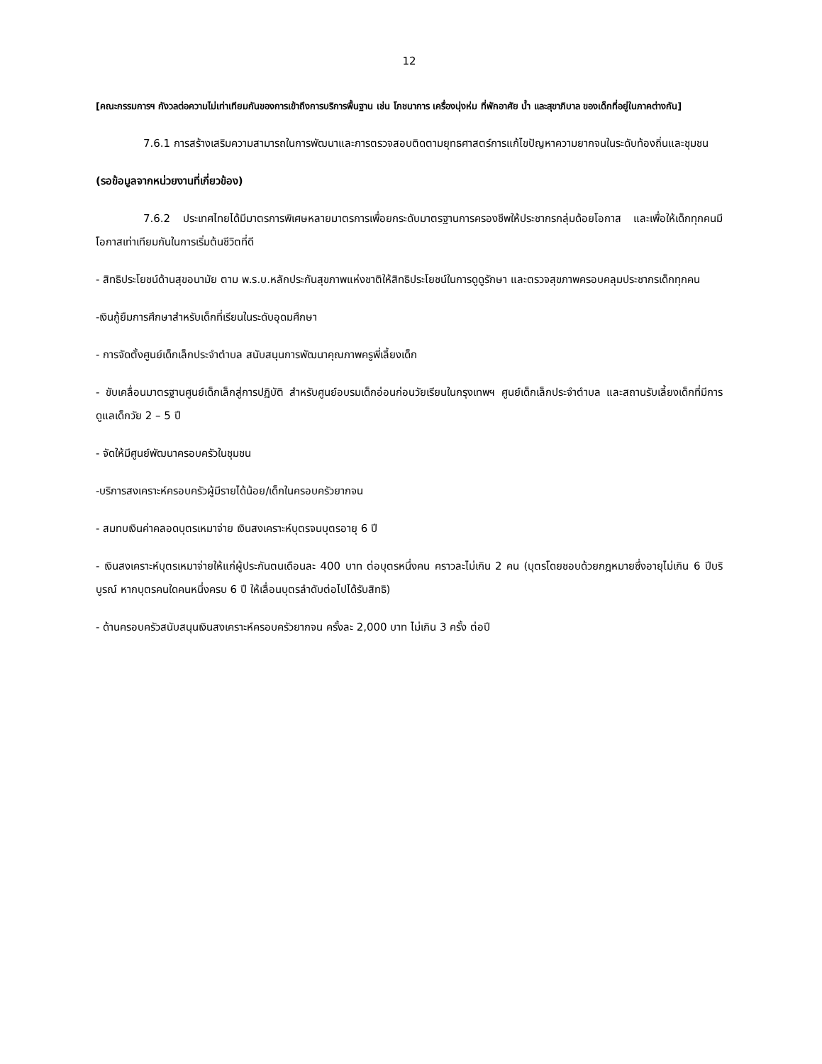12
[คณะกรรมการฯ กังวลต่อความไม่เท่าเทียมกันของการเข้าถึงการบริการพื้นฐาน เช่น โภชนาการ เครื่องนุ่งห่ม ที่พักอาศัย น้ำ และสุขาภิบาล ของเด็กที่อยู่ในภาคต่างกัน]
7.6.1 การสร้างเสริมความสามารถในการพัฒนาและการตรวจสอบติดตามยุทธศาสตร์การแก้ไขปัญหาความยากจนในระดับท้องถิ่นและชุมชน
(รอข้อมูลจากหน่วยงานที่เกี่ยวข้อง)
7.6.2 ประเทศไทยได้มีมาตรการพิเศษหลายมาตรการเพื่อยกระดับมาตรฐานการครองชีพให้ประชากรกลุ่มด้อยโอกาส และเพื่อให้เด็กทุกคนมีโอกาสเท่าเทียมกันในการเริ่มต้นชีวิตที่ดี
- สิทธิประโยชน์ด้านสุขอนามัย ตาม พ.ร.บ.หลักประกันสุขภาพแห่งชาติให้สิทธิประโยชน์ในการดูดูรักษา และตรวจสุขภาพครอบคลุมประชากรเด็กทุกคน
-เงินกู้ยืมการศึกษาสำหรับเด็กที่เรียนในระดับอุดมศึกษา
- การจัดตั้งศูนย์เด็กเล็กประจำตำบล สนับสนุนการพัฒนาคุณภาพครูพี่เลี้ยงเด็ก
- ขับเคลื่อนมาตรฐานศูนย์เด็กเล็กสู่การปฏิบัติ สำหรับศูนย์อบรมเด็กอ่อนก่อนวัยเรียนในกรุงเทพฯ ศูนย์เด็กเล็กประจำตำบล และสถานรับเลี้ยงเด็กที่มีการดูแลเด็กวัย 2 – 5 ปี
- จัดให้มีศูนย์พัฒนาครอบครัวในชุมชน
-บริการสงเคราะห์ครอบครัวผู้มีรายได้น้อย/เด็กในครอบครัวยากจน
- สมทบเงินค่าคลอดบุตรเหมาจ่าย เงินสงเคราะห์บุตรจนบุตรอายุ 6 ปี
- เงินสงเคราะห์บุตรเหมาจ่ายให้แก่ผู้ประกันตนเดือนละ 400 บาท ต่อบุตรหนึ่งคน คราวละไม่เกิน 2 คน (บุตรโดยชอบด้วยกฎหมายซึ่งอายุไม่เกิน 6 ปีบริบูรณ์ หากบุตรคนใดคนหนึ่งครบ 6 ปี ให้เลื่อนบุตรลำดับต่อไปได้รับสิทธิ)
- ด้านครอบครัวสนับสนุนเงินสงเคราะห์ครอบครัวยากจน ครั้งละ 2,000 บาท ไม่เกิน 3 ครั้ง ต่อปี